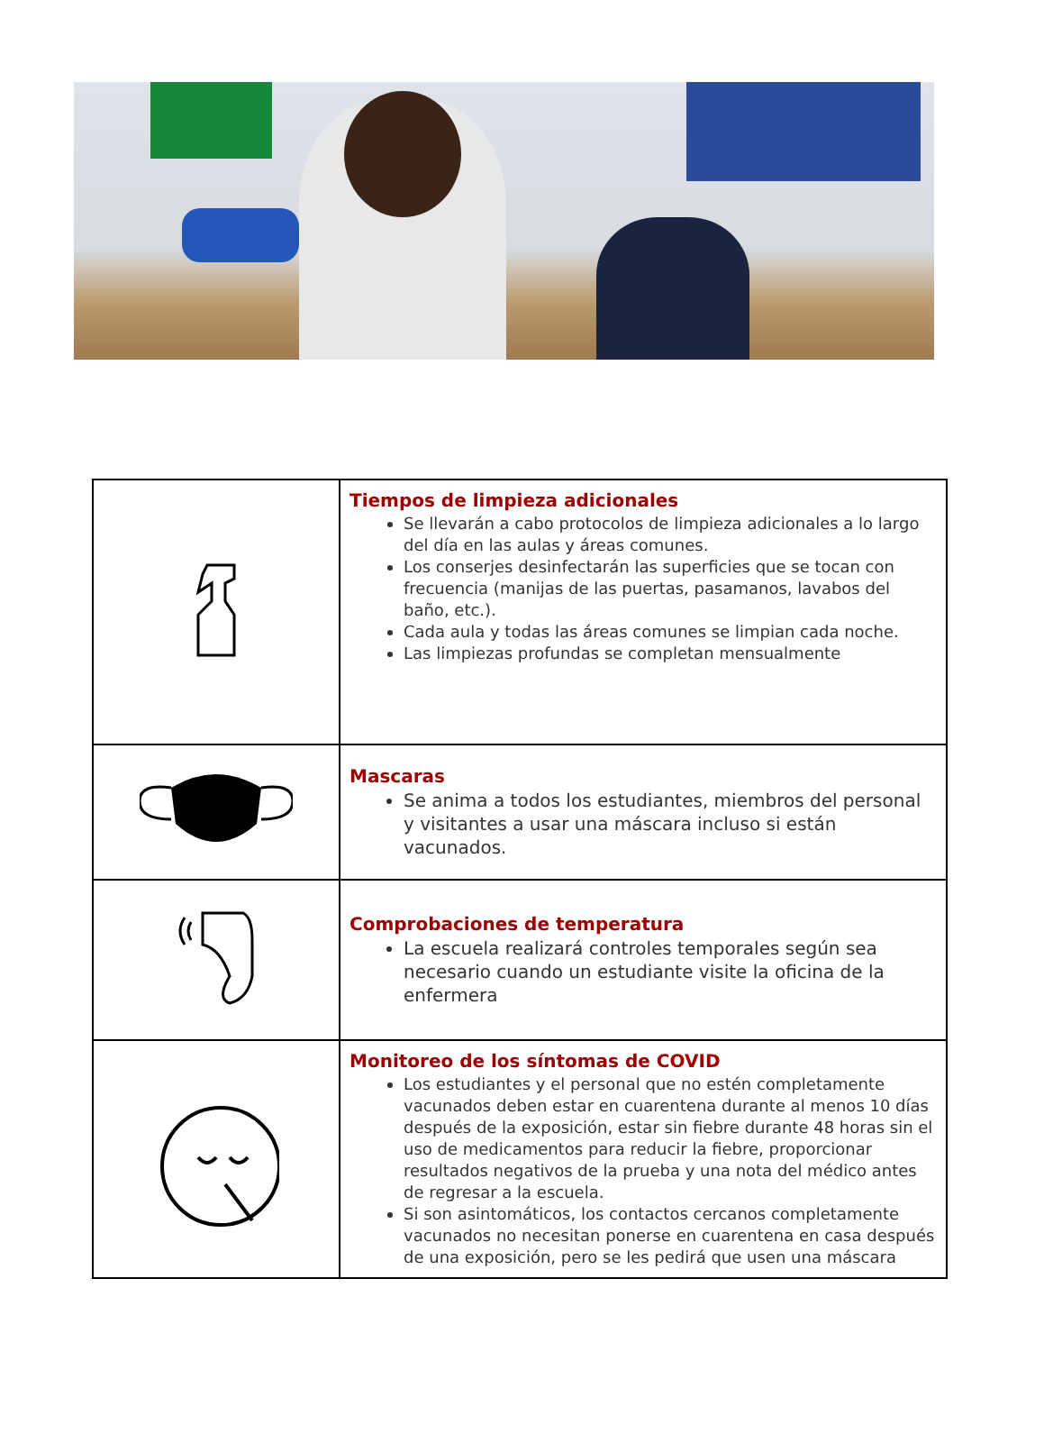| | Tiempos de limpieza adicionales Se llevarán a cabo protocolos de limpieza adicionales a lo largo del día en las aulas y áreas comunes. Los conserjes desinfectarán las superficies que se tocan con frecuencia (manijas de las puertas, pasamanos, lavabos del baño, etc.). Cada aula y todas las áreas comunes se limpian cada noche. Las limpiezas profundas se completan mensualmente |
| | Mascaras Se anima a todos los estudiantes, miembros del personal y visitantes a usar una máscara incluso si están vacunados. |
| | Comprobaciones de temperatura La escuela realizará controles temporales según sea necesario cuando un estudiante visite la oficina de la enfermera |
| | Monitoreo de los síntomas de COVID Los estudiantes y el personal que no estén completamente vacunados deben estar en cuarentena durante al menos 10 días después de la exposición, estar sin fiebre durante 48 horas sin el uso de medicamentos para reducir la fiebre, proporcionar resultados negativos de la prueba y una nota del médico antes de regresar a la escuela. Si son asintomáticos, los contactos cercanos completamente vacunados no necesitan ponerse en cuarentena en casa después de una exposición, pero se les pedirá que usen una máscara |